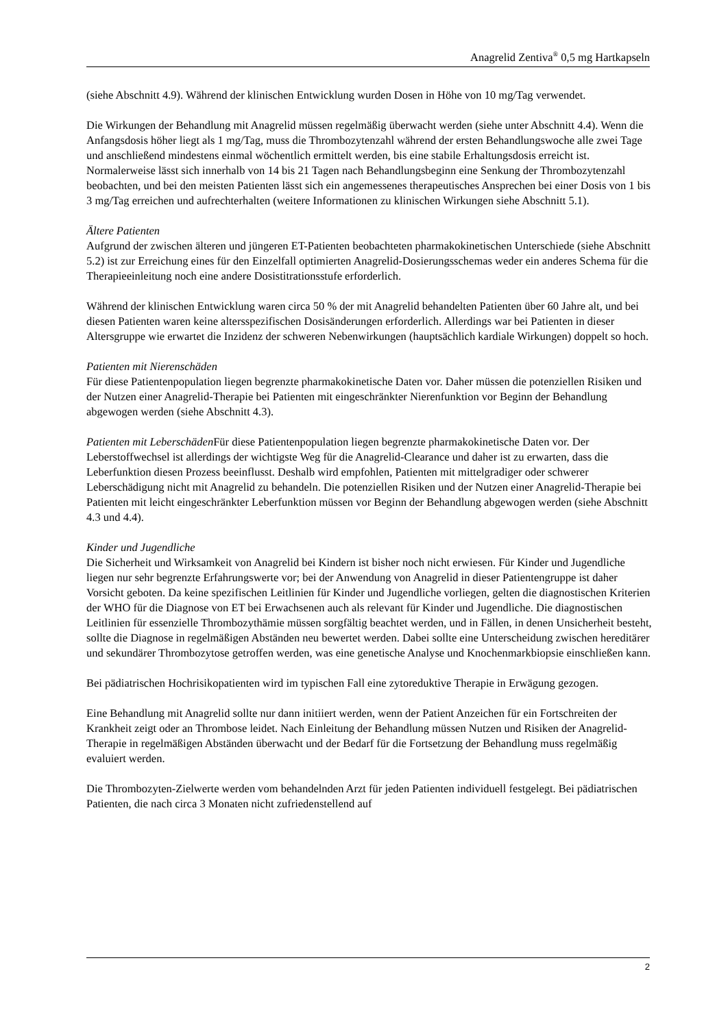Anagrelid Zentiva<sup>®</sup> 0,5 mg Hartkapseln
(siehe Abschnitt 4.9). Während der klinischen Entwicklung wurden Dosen in Höhe von 10 mg/Tag verwendet.
Die Wirkungen der Behandlung mit Anagrelid müssen regelmäßig überwacht werden (siehe unter Abschnitt 4.4). Wenn die Anfangsdosis höher liegt als 1 mg/Tag, muss die Thrombozytenzahl während der ersten Behandlungswoche alle zwei Tage und anschließend mindestens einmal wöchentlich ermittelt werden, bis eine stabile Erhaltungsdosis erreicht ist. Normalerweise lässt sich innerhalb von 14 bis 21 Tagen nach Behandlungsbeginn eine Senkung der Thrombozytenzahl beobachten, und bei den meisten Patienten lässt sich ein angemessenes therapeutisches Ansprechen bei einer Dosis von 1 bis 3 mg/Tag erreichen und aufrechterhalten (weitere Informationen zu klinischen Wirkungen siehe Abschnitt 5.1).
Ältere Patienten
Aufgrund der zwischen älteren und jüngeren ET-Patienten beobachteten pharmakokinetischen Unterschiede (siehe Abschnitt 5.2) ist zur Erreichung eines für den Einzelfall optimierten Anagrelid-Dosierungsschemas weder ein anderes Schema für die Therapieeinleitung noch eine andere Dosistitrationsstufe erforderlich.
Während der klinischen Entwicklung waren circa 50 % der mit Anagrelid behandelten Patienten über 60 Jahre alt, und bei diesen Patienten waren keine altersspezifischen Dosisänderungen erforderlich. Allerdings war bei Patienten in dieser Altersgruppe wie erwartet die Inzidenz der schweren Nebenwirkungen (hauptsächlich kardiale Wirkungen) doppelt so hoch.
Patienten mit Nierenschäden
Für diese Patientenpopulation liegen begrenzte pharmakokinetische Daten vor. Daher müssen die potenziellen Risiken und der Nutzen einer Anagrelid-Therapie bei Patienten mit eingeschränkter Nierenfunktion vor Beginn der Behandlung abgewogen werden (siehe Abschnitt 4.3).
Patienten mit Leberschäden Für diese Patientenpopulation liegen begrenzte pharmakokinetische Daten vor. Der Leberstoffwechsel ist allerdings der wichtigste Weg für die Anagrelid-Clearance und daher ist zu erwarten, dass die Leberfunktion diesen Prozess beeinflusst. Deshalb wird empfohlen, Patienten mit mittelgradiger oder schwerer Leberschädigung nicht mit Anagrelid zu behandeln. Die potenziellen Risiken und der Nutzen einer Anagrelid-Therapie bei Patienten mit leicht eingeschränkter Leberfunktion müssen vor Beginn der Behandlung abgewogen werden (siehe Abschnitt 4.3 und 4.4).
Kinder und Jugendliche
Die Sicherheit und Wirksamkeit von Anagrelid bei Kindern ist bisher noch nicht erwiesen. Für Kinder und Jugendliche liegen nur sehr begrenzte Erfahrungswerte vor; bei der Anwendung von Anagrelid in dieser Patientengruppe ist daher Vorsicht geboten. Da keine spezifischen Leitlinien für Kinder und Jugendliche vorliegen, gelten die diagnostischen Kriterien der WHO für die Diagnose von ET bei Erwachsenen auch als relevant für Kinder und Jugendliche. Die diagnostischen Leitlinien für essenzielle Thrombozythämie müssen sorgfältig beachtet werden, und in Fällen, in denen Unsicherheit besteht, sollte die Diagnose in regelmäßigen Abständen neu bewertet werden. Dabei sollte eine Unterscheidung zwischen hereditärer und sekundärer Thrombozytose getroffen werden, was eine genetische Analyse und Knochenmarkbiopsie einschließen kann.
Bei pädiatrischen Hochrisikopatienten wird im typischen Fall eine zytoreduktive Therapie in Erwägung gezogen.
Eine Behandlung mit Anagrelid sollte nur dann initiiert werden, wenn der Patient Anzeichen für ein Fortschreiten der Krankheit zeigt oder an Thrombose leidet. Nach Einleitung der Behandlung müssen Nutzen und Risiken der Anagrelid-Therapie in regelmäßigen Abständen überwacht und der Bedarf für die Fortsetzung der Behandlung muss regelmäßig evaluiert werden.
Die Thrombozyten-Zielwerte werden vom behandelnden Arzt für jeden Patienten individuell festgelegt. Bei pädiatrischen Patienten, die nach circa 3 Monaten nicht zufriedenstellend auf
2